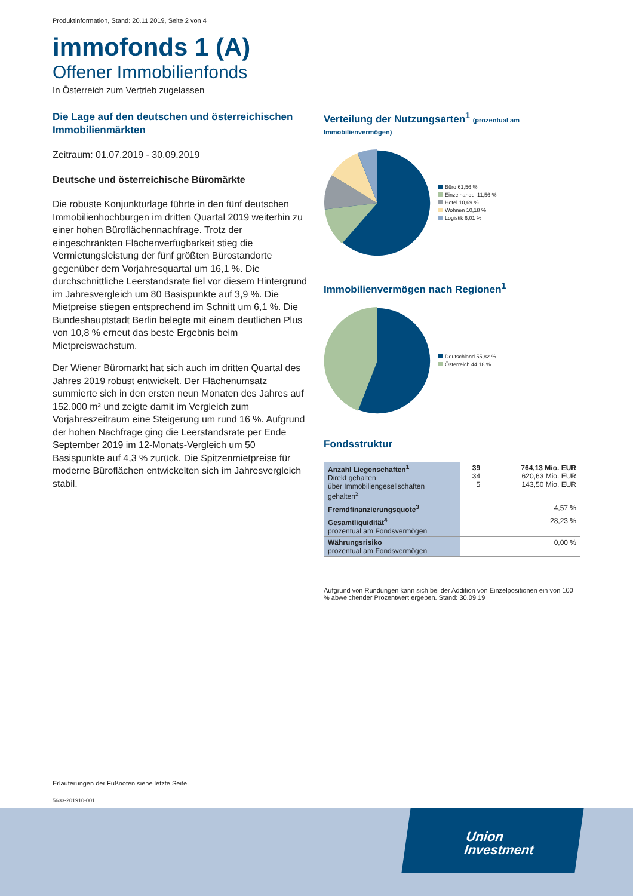Produktinformation, Stand: 20.11.2019, Seite 2 von 4
immofonds 1 (A)
Offener Immobilienfonds
In Österreich zum Vertrieb zugelassen
Die Lage auf den deutschen und österreichischen Immobilienmärkten
Zeitraum: 01.07.2019 - 30.09.2019
Deutsche und österreichische Büromärkte
Die robuste Konjunkturlage führte in den fünf deutschen Immobilienhochburgen im dritten Quartal 2019 weiterhin zu einer hohen Büroflächennachfrage. Trotz der eingeschränkten Flächenverfügbarkeit stieg die Vermietungsleistung der fünf größten Bürostandorte gegenüber dem Vorjahresquartal um 16,1 %. Die durchschnittliche Leerstandsrate fiel vor diesem Hintergrund im Jahresvergleich um 80 Basispunkte auf 3,9 %. Die Mietpreise stiegen entsprechend im Schnitt um 6,1 %. Die Bundeshauptstadt Berlin belegte mit einem deutlichen Plus von 10,8 % erneut das beste Ergebnis beim Mietpreiswachstum.
Der Wiener Büromarkt hat sich auch im dritten Quartal des Jahres 2019 robust entwickelt. Der Flächenumsatz summierte sich in den ersten neun Monaten des Jahres auf 152.000 m² und zeigte damit im Vergleich zum Vorjahreszeitraum eine Steigerung um rund 16 %. Aufgrund der hohen Nachfrage ging die Leerstandsrate per Ende September 2019 im 12-Monats-Vergleich um 50 Basispunkte auf 4,3 % zurück. Die Spitzenmietpreise für moderne Büroflächen entwickelten sich im Jahresvergleich stabil.
Verteilung der Nutzungsarten<sup>1</sup> (prozentual am Immobilienvermögen)
Büro 61,56 %
Einzelhandel 11,56 %
Hotel 10,69 %
Wohnen 10,18 %
Logistik 6,01 %
Immobilienvermögen nach Regionen<sup>1</sup>
Deutschland 55,82 %
Österreich 44,18 %
Fondsstruktur
| Anzahl Liegenschaften<sup>1</sup> Direkt gehalten über Immobiliengesellschaften gehalten<sup>2</sup> | 39 34 5 | 764,13 Mio. EUR 620,63 Mio. EUR 143,50 Mio. EUR |
| Fremdfinanzierungsquote<sup>3</sup> | | 4,57 % |
| Gesamtliquidität<sup>4</sup> prozentual am Fondsvermögen | | 28,23 % |
| Währungsrisiko prozentual am Fondsvermögen | | 0,00 % |
Aufgrund von Rundungen kann sich bei der Addition von Einzelpositionen ein von 100 % abweichender Prozentwert ergeben. Stand: 30.09.19
Erläuterungen der Fußnoten siehe letzte Seite.
5633-201910-001
Union
Investment